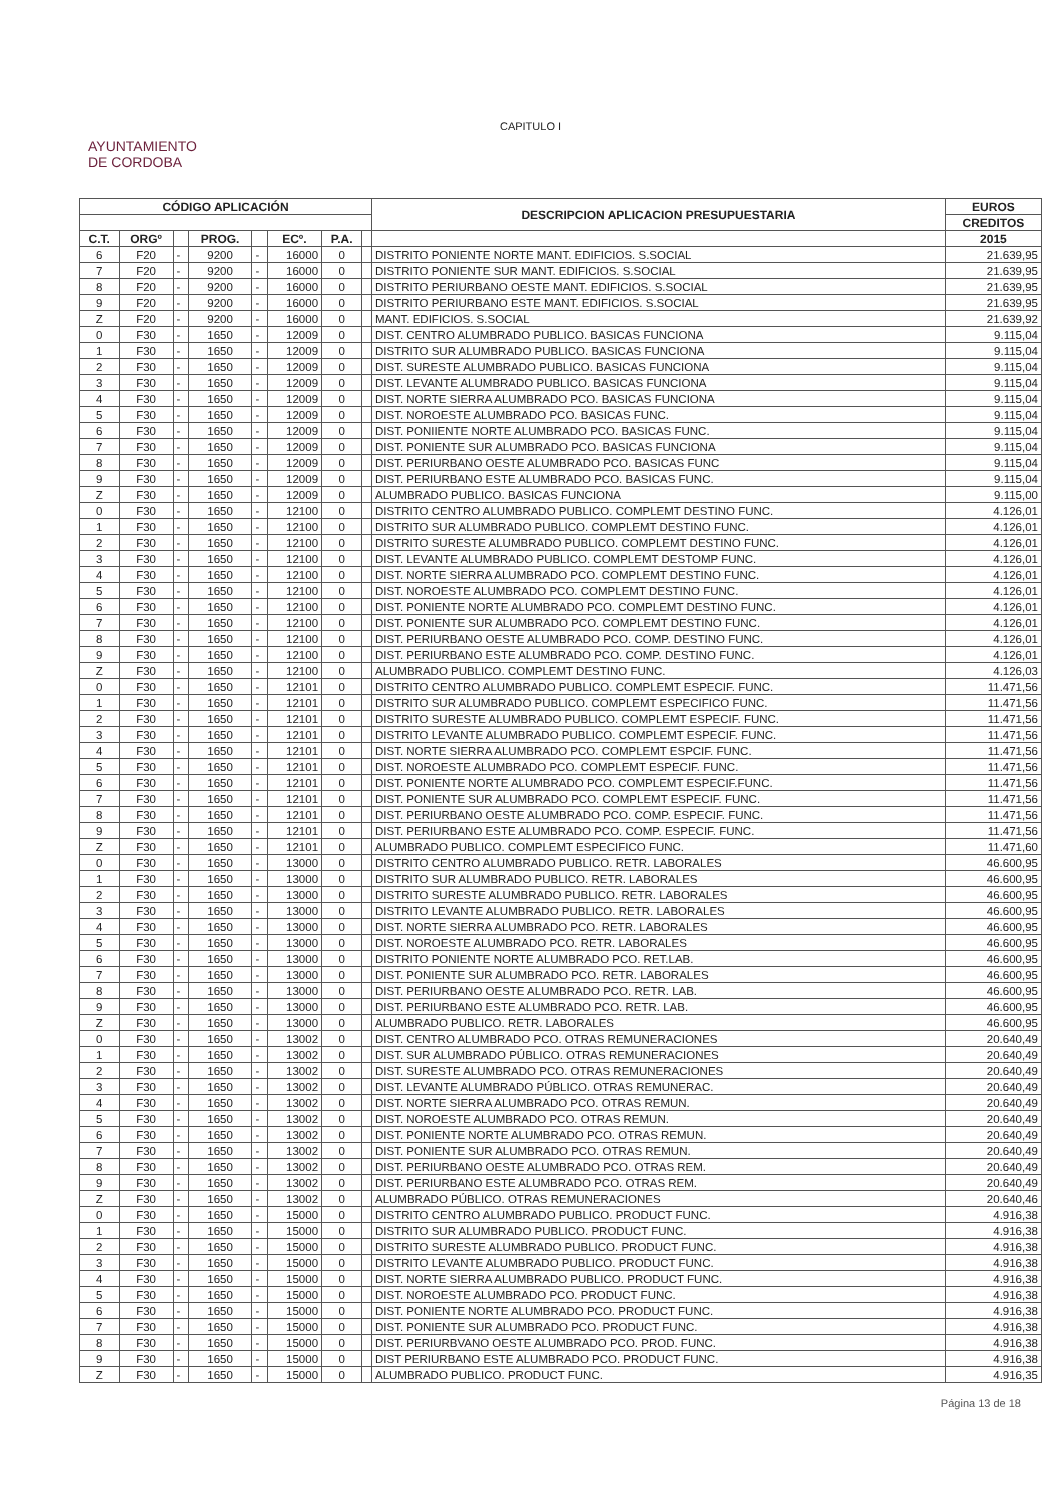CAPITULO I
AYUNTAMIENTO
DE CORDOBA
| CÓDIGO APLICACIÓN | | | | | | | | DESCRIPCION APLICACION PRESUPUESTARIA | EUROS |
| --- | --- | --- | --- | --- | --- | --- | --- | --- | --- |
| | | | | | | | | | CREDITOS |
| C.T. | ORGº | | PROG. | | ECº. | P.A. | | | 2015 |
| 6 | F20 | - | 9200 | - | 16000 | 0 | | DISTRITO PONIENTE NORTE MANT. EDIFICIOS. S.SOCIAL | 21.639,95 |
| 7 | F20 | - | 9200 | - | 16000 | 0 | | DISTRITO PONIENTE SUR MANT. EDIFICIOS. S.SOCIAL | 21.639,95 |
| 8 | F20 | - | 9200 | - | 16000 | 0 | | DISTRITO PERIURBANO OESTE MANT. EDIFICIOS. S.SOCIAL | 21.639,95 |
| 9 | F20 | - | 9200 | - | 16000 | 0 | | DISTRITO PERIURBANO ESTE MANT. EDIFICIOS. S.SOCIAL | 21.639,95 |
| Z | F20 | - | 9200 | - | 16000 | 0 | | MANT. EDIFICIOS. S.SOCIAL | 21.639,92 |
| 0 | F30 | - | 1650 | - | 12009 | 0 | | DIST. CENTRO ALUMBRADO PUBLICO. BASICAS FUNCIONA | 9.115,04 |
| 1 | F30 | - | 1650 | - | 12009 | 0 | | DISTRITO SUR ALUMBRADO PUBLICO. BASICAS FUNCIONA | 9.115,04 |
| 2 | F30 | - | 1650 | - | 12009 | 0 | | DIST. SURESTE ALUMBRADO PUBLICO. BASICAS FUNCIONA | 9.115,04 |
| 3 | F30 | - | 1650 | - | 12009 | 0 | | DIST. LEVANTE ALUMBRADO PUBLICO. BASICAS FUNCIONA | 9.115,04 |
| 4 | F30 | - | 1650 | - | 12009 | 0 | | DIST. NORTE SIERRA ALUMBRADO PCO. BASICAS FUNCIONA | 9.115,04 |
| 5 | F30 | - | 1650 | - | 12009 | 0 | | DIST. NOROESTE ALUMBRADO PCO. BASICAS FUNC. | 9.115,04 |
| 6 | F30 | - | 1650 | - | 12009 | 0 | | DIST. PONIIENTE NORTE ALUMBRADO PCO. BASICAS FUNC. | 9.115,04 |
| 7 | F30 | - | 1650 | - | 12009 | 0 | | DIST. PONIENTE SUR ALUMBRADO PCO. BASICAS FUNCIONA | 9.115,04 |
| 8 | F30 | - | 1650 | - | 12009 | 0 | | DIST. PERIURBANO OESTE ALUMBRADO PCO. BASICAS FUNC | 9.115,04 |
| 9 | F30 | - | 1650 | - | 12009 | 0 | | DIST. PERIURBANO ESTE ALUMBRADO PCO. BASICAS FUNC. | 9.115,04 |
| Z | F30 | - | 1650 | - | 12009 | 0 | | ALUMBRADO PUBLICO. BASICAS FUNCIONA | 9.115,00 |
| 0 | F30 | - | 1650 | - | 12100 | 0 | | DISTRITO CENTRO ALUMBRADO PUBLICO. COMPLEMT DESTINO FUNC. | 4.126,01 |
| 1 | F30 | - | 1650 | - | 12100 | 0 | | DISTRITO SUR ALUMBRADO PUBLICO. COMPLEMT DESTINO FUNC. | 4.126,01 |
| 2 | F30 | - | 1650 | - | 12100 | 0 | | DISTRITO SURESTE ALUMBRADO PUBLICO. COMPLEMT DESTINO FUNC. | 4.126,01 |
| 3 | F30 | - | 1650 | - | 12100 | 0 | | DIST. LEVANTE ALUMBRADO PUBLICO. COMPLEMT DESTOMP FUNC. | 4.126,01 |
| 4 | F30 | - | 1650 | - | 12100 | 0 | | DIST. NORTE SIERRA ALUMBRADO PCO. COMPLEMT DESTINO FUNC. | 4.126,01 |
| 5 | F30 | - | 1650 | - | 12100 | 0 | | DIST. NOROESTE ALUMBRADO PCO. COMPLEMT DESTINO FUNC. | 4.126,01 |
| 6 | F30 | - | 1650 | - | 12100 | 0 | | DIST. PONIENTE NORTE ALUMBRADO PCO. COMPLEMT DESTINO FUNC. | 4.126,01 |
| 7 | F30 | - | 1650 | - | 12100 | 0 | | DIST. PONIENTE SUR ALUMBRADO PCO. COMPLEMT DESTINO FUNC. | 4.126,01 |
| 8 | F30 | - | 1650 | - | 12100 | 0 | | DIST. PERIURBANO OESTE ALUMBRADO PCO. COMP. DESTINO FUNC. | 4.126,01 |
| 9 | F30 | - | 1650 | - | 12100 | 0 | | DIST. PERIURBANO ESTE ALUMBRADO PCO. COMP. DESTINO FUNC. | 4.126,01 |
| Z | F30 | - | 1650 | - | 12100 | 0 | | ALUMBRADO PUBLICO. COMPLEMT DESTINO FUNC. | 4.126,03 |
| 0 | F30 | - | 1650 | - | 12101 | 0 | | DISTRITO CENTRO ALUMBRADO PUBLICO. COMPLEMT ESPECIF. FUNC. | 11.471,56 |
| 1 | F30 | - | 1650 | - | 12101 | 0 | | DISTRITO SUR ALUMBRADO PUBLICO. COMPLEMT ESPECIFICO FUNC. | 11.471,56 |
| 2 | F30 | - | 1650 | - | 12101 | 0 | | DISTRITO SURESTE ALUMBRADO PUBLICO. COMPLEMT ESPECIF. FUNC. | 11.471,56 |
| 3 | F30 | - | 1650 | - | 12101 | 0 | | DISTRITO LEVANTE ALUMBRADO PUBLICO. COMPLEMT ESPECIF. FUNC. | 11.471,56 |
| 4 | F30 | - | 1650 | - | 12101 | 0 | | DIST. NORTE SIERRA ALUMBRADO PCO. COMPLEMT ESPCIF. FUNC. | 11.471,56 |
| 5 | F30 | - | 1650 | - | 12101 | 0 | | DIST. NOROESTE ALUMBRADO PCO. COMPLEMT ESPECIF. FUNC. | 11.471,56 |
| 6 | F30 | - | 1650 | - | 12101 | 0 | | DIST. PONIENTE NORTE ALUMBRADO PCO. COMPLEMT ESPECIF.FUNC. | 11.471,56 |
| 7 | F30 | - | 1650 | - | 12101 | 0 | | DIST. PONIENTE SUR ALUMBRADO PCO. COMPLEMT ESPECIF. FUNC. | 11.471,56 |
| 8 | F30 | - | 1650 | - | 12101 | 0 | | DIST. PERIURBANO OESTE ALUMBRADO PCO. COMP. ESPECIF. FUNC. | 11.471,56 |
| 9 | F30 | - | 1650 | - | 12101 | 0 | | DIST. PERIURBANO ESTE ALUMBRADO PCO. COMP. ESPECIF. FUNC. | 11.471,56 |
| Z | F30 | - | 1650 | - | 12101 | 0 | | ALUMBRADO PUBLICO. COMPLEMT ESPECIFICO FUNC. | 11.471,60 |
| 0 | F30 | - | 1650 | - | 13000 | 0 | | DISTRITO CENTRO ALUMBRADO PUBLICO. RETR. LABORALES | 46.600,95 |
| 1 | F30 | - | 1650 | - | 13000 | 0 | | DISTRITO SUR ALUMBRADO PUBLICO. RETR. LABORALES | 46.600,95 |
| 2 | F30 | - | 1650 | - | 13000 | 0 | | DISTRITO SURESTE ALUMBRADO PUBLICO. RETR. LABORALES | 46.600,95 |
| 3 | F30 | - | 1650 | - | 13000 | 0 | | DISTRITO LEVANTE ALUMBRADO PUBLICO. RETR. LABORALES | 46.600,95 |
| 4 | F30 | - | 1650 | - | 13000 | 0 | | DIST. NORTE SIERRA ALUMBRADO PCO. RETR. LABORALES | 46.600,95 |
| 5 | F30 | - | 1650 | - | 13000 | 0 | | DIST. NOROESTE ALUMBRADO PCO. RETR. LABORALES | 46.600,95 |
| 6 | F30 | - | 1650 | - | 13000 | 0 | | DISTRITO PONIENTE NORTE ALUMBRADO PCO. RET.LAB. | 46.600,95 |
| 7 | F30 | - | 1650 | - | 13000 | 0 | | DIST. PONIENTE SUR ALUMBRADO PCO. RETR. LABORALES | 46.600,95 |
| 8 | F30 | - | 1650 | - | 13000 | 0 | | DIST. PERIURBANO OESTE ALUMBRADO PCO. RETR. LAB. | 46.600,95 |
| 9 | F30 | - | 1650 | - | 13000 | 0 | | DIST. PERIURBANO ESTE ALUMBRADO PCO. RETR. LAB. | 46.600,95 |
| Z | F30 | - | 1650 | - | 13000 | 0 | | ALUMBRADO PUBLICO. RETR. LABORALES | 46.600,95 |
| 0 | F30 | - | 1650 | - | 13002 | 0 | | DIST. CENTRO ALUMBRADO PCO. OTRAS REMUNERACIONES | 20.640,49 |
| 1 | F30 | - | 1650 | - | 13002 | 0 | | DIST. SUR ALUMBRADO PÚBLICO. OTRAS REMUNERACIONES | 20.640,49 |
| 2 | F30 | - | 1650 | - | 13002 | 0 | | DIST. SURESTE ALUMBRADO PCO. OTRAS REMUNERACIONES | 20.640,49 |
| 3 | F30 | - | 1650 | - | 13002 | 0 | | DIST. LEVANTE ALUMBRADO PÚBLICO. OTRAS REMUNERAC. | 20.640,49 |
| 4 | F30 | - | 1650 | - | 13002 | 0 | | DIST. NORTE SIERRA ALUMBRADO PCO. OTRAS REMUN. | 20.640,49 |
| 5 | F30 | - | 1650 | - | 13002 | 0 | | DIST. NOROESTE ALUMBRADO PCO. OTRAS REMUN. | 20.640,49 |
| 6 | F30 | - | 1650 | - | 13002 | 0 | | DIST. PONIENTE NORTE ALUMBRADO PCO. OTRAS REMUN. | 20.640,49 |
| 7 | F30 | - | 1650 | - | 13002 | 0 | | DIST. PONIENTE SUR ALUMBRADO PCO. OTRAS REMUN. | 20.640,49 |
| 8 | F30 | - | 1650 | - | 13002 | 0 | | DIST. PERIURBANO OESTE ALUMBRADO PCO. OTRAS REM. | 20.640,49 |
| 9 | F30 | - | 1650 | - | 13002 | 0 | | DIST. PERIURBANO ESTE ALUMBRADO PCO. OTRAS REM. | 20.640,49 |
| Z | F30 | - | 1650 | - | 13002 | 0 | | ALUMBRADO PÚBLICO. OTRAS REMUNERACIONES | 20.640,46 |
| 0 | F30 | - | 1650 | - | 15000 | 0 | | DISTRITO CENTRO ALUMBRADO PUBLICO. PRODUCT FUNC. | 4.916,38 |
| 1 | F30 | - | 1650 | - | 15000 | 0 | | DISTRITO SUR ALUMBRADO PUBLICO. PRODUCT FUNC. | 4.916,38 |
| 2 | F30 | - | 1650 | - | 15000 | 0 | | DISTRITO SURESTE ALUMBRADO PUBLICO. PRODUCT FUNC. | 4.916,38 |
| 3 | F30 | - | 1650 | - | 15000 | 0 | | DISTRITO LEVANTE ALUMBRADO PUBLICO. PRODUCT FUNC. | 4.916,38 |
| 4 | F30 | - | 1650 | - | 15000 | 0 | | DIST. NORTE SIERRA ALUMBRADO PUBLICO. PRODUCT FUNC. | 4.916,38 |
| 5 | F30 | - | 1650 | - | 15000 | 0 | | DIST. NOROESTE ALUMBRADO PCO. PRODUCT FUNC. | 4.916,38 |
| 6 | F30 | - | 1650 | - | 15000 | 0 | | DIST. PONIENTE NORTE ALUMBRADO PCO. PRODUCT FUNC. | 4.916,38 |
| 7 | F30 | - | 1650 | - | 15000 | 0 | | DIST. PONIENTE SUR ALUMBRADO PCO. PRODUCT FUNC. | 4.916,38 |
| 8 | F30 | - | 1650 | - | 15000 | 0 | | DIST. PERIURBVANO OESTE ALUMBRADO PCO. PROD. FUNC. | 4.916,38 |
| 9 | F30 | - | 1650 | - | 15000 | 0 | | DIST PERIURBANO ESTE ALUMBRADO PCO. PRODUCT FUNC. | 4.916,38 |
| Z | F30 | - | 1650 | - | 15000 | 0 | | ALUMBRADO PUBLICO. PRODUCT FUNC. | 4.916,35 |
Página 13 de 18